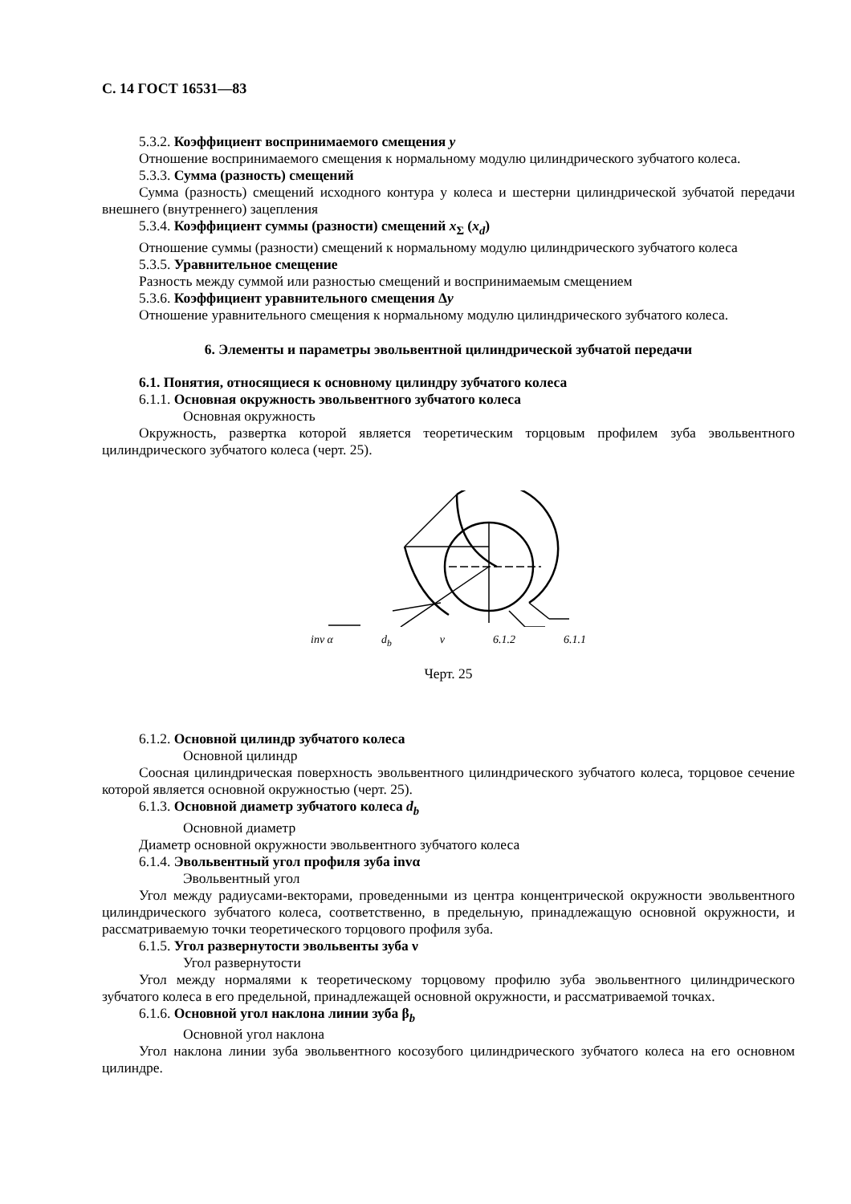С. 14 ГОСТ 16531—83
5.3.2. Коэффициент воспринимаемого смещения y
Отношение воспринимаемого смещения к нормальному модулю цилиндрического зубчатого колеса.
5.3.3. Сумма (разность) смещений
Сумма (разность) смещений исходного контура у колеса и шестерни цилиндрической зубчатой передачи внешнего (внутреннего) зацепления
5.3.4. Коэффициент суммы (разности) смещений x<sub>Σ</sub> (x<sub>d</sub>)
Отношение суммы (разности) смещений к нормальному модулю цилиндрического зубчатого колеса
5.3.5. Уравнительное смещение
Разность между суммой или разностью смещений и воспринимаемым смещением
5.3.6. Коэффициент уравнительного смещения Δy
Отношение уравнительного смещения к нормальному модулю цилиндрического зубчатого колеса.
6. Элементы и параметры эвольвентной цилиндрической зубчатой передачи
6.1. Понятия, относящиеся к основному цилиндру зубчатого колеса
6.1.1. Основная окружность эвольвентного зубчатого колеса
Основная окружность
Окружность, развертка которой является теоретическим торцовым профилем зуба эвольвентного цилиндрического зубчатого колеса (черт. 25).
inv α d<sub>b</sub> ν 6.1.2 6.1.1
Черт. 25
6.1.2. Основной цилиндр зубчатого колеса
Основной цилиндр
Соосная цилиндрическая поверхность эвольвентного цилиндрического зубчатого колеса, торцовое сечение которой является основной окружностью (черт. 25).
6.1.3. Основной диаметр зубчатого колеса d<sub>b</sub>
Основной диаметр
Диаметр основной окружности эвольвентного зубчатого колеса
6.1.4. Эвольвентный угол профиля зуба invα
Эвольвентный угол
Угол между радиусами-векторами, проведенными из центра концентрической окружности эвольвентного цилиндрического зубчатого колеса, соответственно, в предельную, принадлежащую основной окружности, и рассматриваемую точки теоретического торцового профиля зуба.
6.1.5. Угол развернутости эвольвенты зуба ν
Угол развернутости
Угол между нормалями к теоретическому торцовому профилю зуба эвольвентного цилиндрического зубчатого колеса в его предельной, принадлежащей основной окружности, и рассматриваемой точках.
6.1.6. Основной угол наклона линии зуба β<sub>b</sub>
Основной угол наклона
Угол наклона линии зуба эвольвентного косозубого цилиндрического зубчатого колеса на его основном цилиндре.